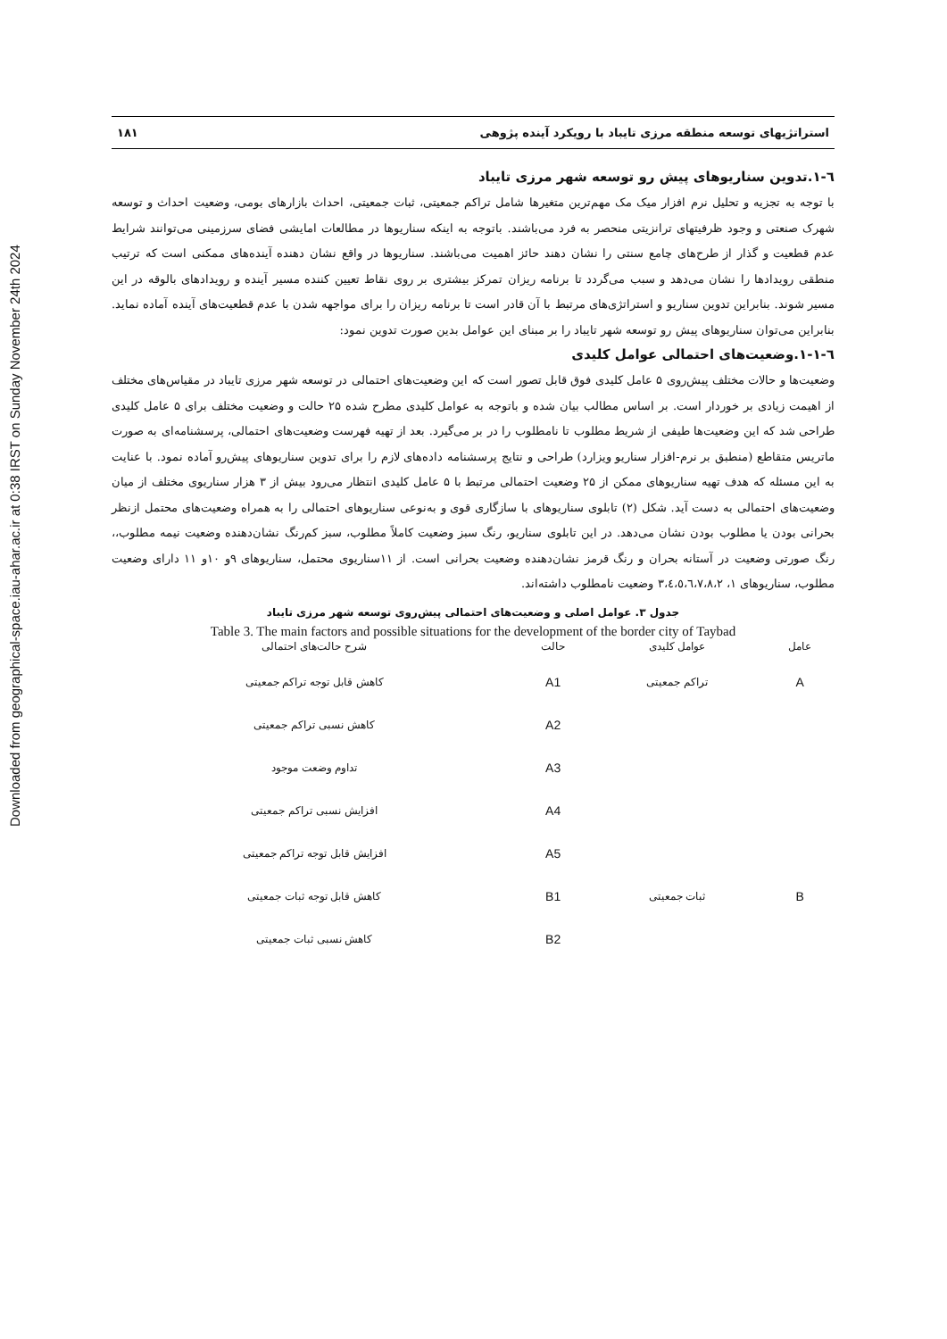Downloaded from geographical-space.iau-ahar.ac.ir at 0:38 IRST on Sunday November 24th 2024
استراتژیهای توسعه منطقه مرزی تایباد با رویکرد آینده پژوهی ۱۸۱
٦-١.تدوین سناریوهای پیش رو توسعه شهر مرزی تایباد
با توجه به تجزیه و تحلیل نرم افزار میک مک مهم‌ترین متغیرها شامل تراکم جمعیتی، ثبات جمعیتی، احداث بازارهای بومی، وضعیت احداث و توسعه شهرک صنعتی و وجود ظرفیتهای ترانزیتی منحصر به فرد می‌باشند. باتوجه به اینکه سناریوها در مطالعات امایشی فضای سرزمینی می‌توانند شرایط عدم قطعیت و گذار از طرح‌های چامع سنتی را نشان دهند حائز اهمیت می‌باشند. سناریوها در واقع نشان دهنده آینده‌های ممکنی است که ترتیب منطقی رویدادها را نشان می‌دهد و سبب می‌گردد تا برنامه ریزان تمرکز بیشتری بر روی نقاط تعیین کننده مسیر آینده و رویدادهای بالوقه در این مسیر شوند. بنابراین تدوین سناریو و استراتژی‌های مرتبط با آن قادر است تا برنامه ریزان را برای مواجهه شدن با عدم قطعیت‌های آینده آماده نماید. بنابراین می‌توان سناریوهای پیش رو توسعه شهر تایباد را بر مبنای این عوامل بدین صورت تدوین نمود:
٦-١-١.وضعیت‌های احتمالی عوامل کلیدی
وضعیت‌ها و حالات مختلف پیش‌روی ۵ عامل کلیدی فوق قابل تصور است که این وضعیت‌های احتمالی در توسعه شهر مرزی تایباد در مقیاس‌های مختلف از اهیمت زیادی بر خوردار است. بر اساس مطالب بیان شده و باتوجه به عوامل کلیدی مطرح شده ۲۵ حالت و وضعیت مختلف برای ۵ عامل کلیدی طراحی شد که این وضعیت‌ها طیفی از شریط مطلوب تا نامطلوب را در بر می‌گیرد. بعد از تهیه فهرست وضعیت‌های احتمالی، پرسشنامه‌ای به صورت ماتریس متقاطع (منطبق بر نرم-افزار سناریو ویزارد) طراحی و نتایج پرسشنامه داده‌های لازم را برای تدوین سناریوهای پیش‌رو آماده نمود. با عنایت به این مسئله که هدف تهیه سناریوهای ممکن از ۲۵ وضعیت احتمالی مرتبط با ۵ عامل کلیدی انتظار می‌رود بیش از ۳ هزار سناریوی مختلف از میان وضعیت‌های احتمالی به دست آید. شکل (۲) تابلوی سناریوهای با سازگاری قوی و به‌نوعی سناریوهای احتمالی را به همراه وضعیت‌های محتمل ازنظر بحرانی بودن یا مطلوب بودن نشان می‌دهد. در این تابلوی سناریو، رنگ سبز وضعیت کاملاً مطلوب، سبز کم‌رنگ نشان‌دهنده وضعیت نیمه مطلوب،، رنگ صورتی وضعیت در آستانه بحران و رنگ قرمز نشان‌دهنده وضعیت بحرانی است. از ۱۱سناریوی محتمل، سناریوهای ۹و ۱۰و ۱۱ دارای وضعیت مطلوب، سناریوهای ۱، ۳،٤،٥،٦،٧،٨،۲ وضعیت نامطلوب داشته‌اند.
جدول ۳. عوامل اصلی و وضعیت‌های احتمالی پیش‌روی توسعه شهر مرزی تایباد
Table 3. The main factors and possible situations for the development of the border city of Taybad
| عامل | عوامل کلیدی | حالت | شرح حالت‌های احتمالی |
| --- | --- | --- | --- |
| A | تراکم جمعیتی | A1 | کاهش قابل توجه تراکم جمعیتی |
| | | A2 | کاهش نسبی تراکم جمعیتی |
| | | A3 | تداوم وضعت موجود |
| | | A4 | افزایش نسبی تراکم جمعیتی |
| | | A5 | افزایش قابل توجه تراکم جمعیتی |
| B | ثبات جمعیتی | B1 | کاهش قابل توجه ثبات جمعیتی |
| | | B2 | کاهش نسبی ثبات جمعیتی |